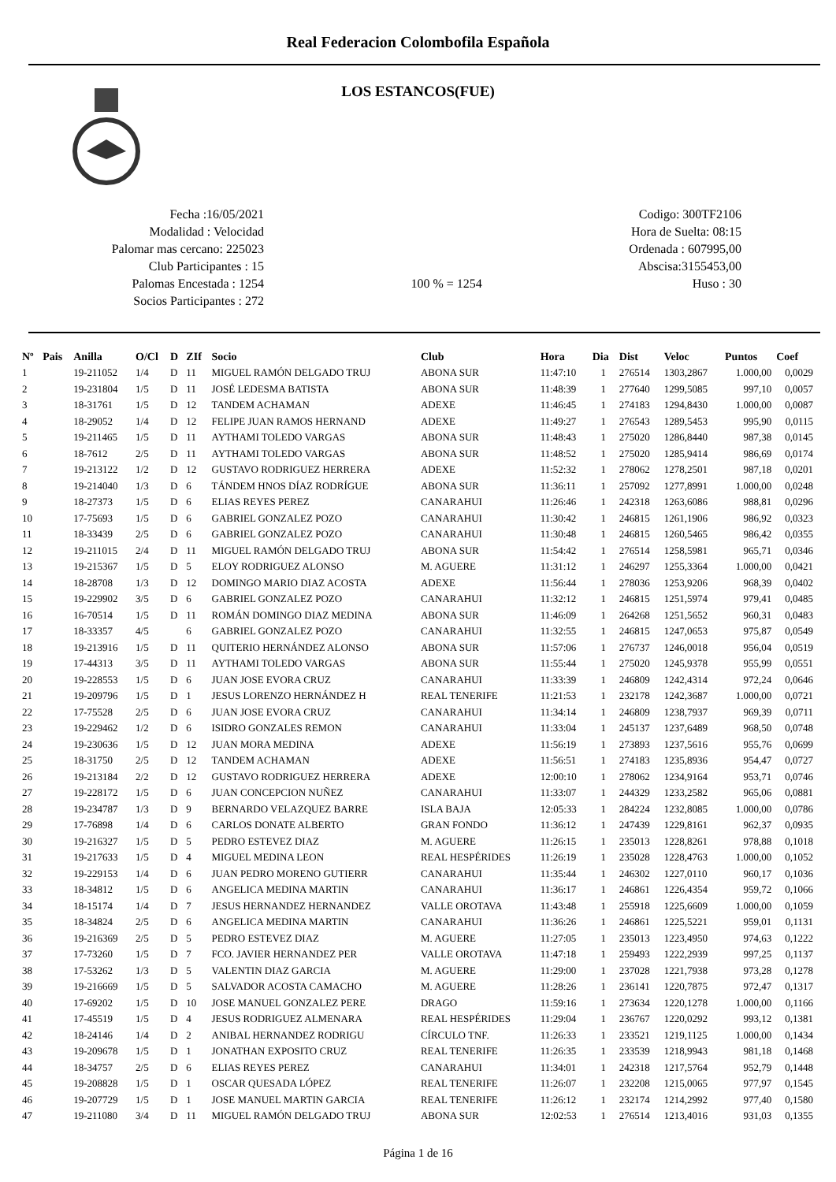Real Federacion Colombofila Española
LOS ESTANCOS(FUE)
Fecha :16/05/2021
Modalidad : Velocidad
Palomar mas cercano: 225023
Club Participantes : 15
Palomas Encestada : 1254
Socios Participantes : 272
100 % = 1254 Codigo: 300TF2106
Hora de Suelta: 08:15
Ordenada : 607995,00
Abscisa:3155453,00
Huso : 30
| Nº | Pais | Anilla | O/Cl | D | ZIf | Socio | Club | Hora | Dia | Dist | Veloc | Puntos | Coef |
| --- | --- | --- | --- | --- | --- | --- | --- | --- | --- | --- | --- | --- | --- |
| 1 | | 19-211052 | 1/4 | D | 11 | MIGUEL RAMÓN DELGADO TRUJ | ABONA SUR | 11:47:10 | 1 | 276514 | 1303,2867 | 1.000,00 | 0,0029 |
| 2 | | 19-231804 | 1/5 | D | 11 | JOSÉ LEDESMA BATISTA | ABONA SUR | 11:48:39 | 1 | 277640 | 1299,5085 | 997,10 | 0,0057 |
| 3 | | 18-31761 | 1/5 | D | 12 | TANDEM ACHAMAN | ADEXE | 11:46:45 | 1 | 274183 | 1294,8430 | 1.000,00 | 0,0087 |
| 4 | | 18-29052 | 1/4 | D | 12 | FELIPE JUAN RAMOS HERNAND | ADEXE | 11:49:27 | 1 | 276543 | 1289,5453 | 995,90 | 0,0115 |
| 5 | | 19-211465 | 1/5 | D | 11 | AYTHAMI TOLEDO VARGAS | ABONA SUR | 11:48:43 | 1 | 275020 | 1286,8440 | 987,38 | 0,0145 |
| 6 | | 18-7612 | 2/5 | D | 11 | AYTHAMI TOLEDO VARGAS | ABONA SUR | 11:48:52 | 1 | 275020 | 1285,9414 | 986,69 | 0,0174 |
| 7 | | 19-213122 | 1/2 | D | 12 | GUSTAVO RODRIGUEZ HERRERA | ADEXE | 11:52:32 | 1 | 278062 | 1278,2501 | 987,18 | 0,0201 |
| 8 | | 19-214040 | 1/3 | D | 6 | TÁNDEM HNOS DÍAZ RODRÍGUE | ABONA SUR | 11:36:11 | 1 | 257092 | 1277,8991 | 1.000,00 | 0,0248 |
| 9 | | 18-27373 | 1/5 | D | 6 | ELIAS REYES PEREZ | CANARAHUI | 11:26:46 | 1 | 242318 | 1263,6086 | 988,81 | 0,0296 |
| 10 | | 17-75693 | 1/5 | D | 6 | GABRIEL GONZALEZ POZO | CANARAHUI | 11:30:42 | 1 | 246815 | 1261,1906 | 986,92 | 0,0323 |
| 11 | | 18-33439 | 2/5 | D | 6 | GABRIEL GONZALEZ POZO | CANARAHUI | 11:30:48 | 1 | 246815 | 1260,5465 | 986,42 | 0,0355 |
| 12 | | 19-211015 | 2/4 | D | 11 | MIGUEL RAMÓN DELGADO TRUJ | ABONA SUR | 11:54:42 | 1 | 276514 | 1258,5981 | 965,71 | 0,0346 |
| 13 | | 19-215367 | 1/5 | D | 5 | ELOY RODRIGUEZ ALONSO | M. AGUERE | 11:31:12 | 1 | 246297 | 1255,3364 | 1.000,00 | 0,0421 |
| 14 | | 18-28708 | 1/3 | D | 12 | DOMINGO MARIO DIAZ ACOSTA | ADEXE | 11:56:44 | 1 | 278036 | 1253,9206 | 968,39 | 0,0402 |
| 15 | | 19-229902 | 3/5 | D | 6 | GABRIEL GONZALEZ POZO | CANARAHUI | 11:32:12 | 1 | 246815 | 1251,5974 | 979,41 | 0,0485 |
| 16 | | 16-70514 | 1/5 | D | 11 | ROMÁN DOMINGO DIAZ MEDINA | ABONA SUR | 11:46:09 | 1 | 264268 | 1251,5652 | 960,31 | 0,0483 |
| 17 | | 18-33357 | 4/5 | | 6 | GABRIEL GONZALEZ POZO | CANARAHUI | 11:32:55 | 1 | 246815 | 1247,0653 | 975,87 | 0,0549 |
| 18 | | 19-213916 | 1/5 | D | 11 | QUITERIO HERNÁNDEZ ALONSO | ABONA SUR | 11:57:06 | 1 | 276737 | 1246,0018 | 956,04 | 0,0519 |
| 19 | | 17-44313 | 3/5 | D | 11 | AYTHAMI TOLEDO VARGAS | ABONA SUR | 11:55:44 | 1 | 275020 | 1245,9378 | 955,99 | 0,0551 |
| 20 | | 19-228553 | 1/5 | D | 6 | JUAN JOSE EVORA CRUZ | CANARAHUI | 11:33:39 | 1 | 246809 | 1242,4314 | 972,24 | 0,0646 |
| 21 | | 19-209796 | 1/5 | D | 1 | JESUS LORENZO HERNÁNDEZ H | REAL TENERIFE | 11:21:53 | 1 | 232178 | 1242,3687 | 1.000,00 | 0,0721 |
| 22 | | 17-75528 | 2/5 | D | 6 | JUAN JOSE EVORA CRUZ | CANARAHUI | 11:34:14 | 1 | 246809 | 1238,7937 | 969,39 | 0,0711 |
| 23 | | 19-229462 | 1/2 | D | 6 | ISIDRO GONZALES REMON | CANARAHUI | 11:33:04 | 1 | 245137 | 1237,6489 | 968,50 | 0,0748 |
| 24 | | 19-230636 | 1/5 | D | 12 | JUAN MORA MEDINA | ADEXE | 11:56:19 | 1 | 273893 | 1237,5616 | 955,76 | 0,0699 |
| 25 | | 18-31750 | 2/5 | D | 12 | TANDEM ACHAMAN | ADEXE | 11:56:51 | 1 | 274183 | 1235,8936 | 954,47 | 0,0727 |
| 26 | | 19-213184 | 2/2 | D | 12 | GUSTAVO RODRIGUEZ HERRERA | ADEXE | 12:00:10 | 1 | 278062 | 1234,9164 | 953,71 | 0,0746 |
| 27 | | 19-228172 | 1/5 | D | 6 | JUAN CONCEPCION NUÑEZ | CANARAHUI | 11:33:07 | 1 | 244329 | 1233,2582 | 965,06 | 0,0881 |
| 28 | | 19-234787 | 1/3 | D | 9 | BERNARDO VELAZQUEZ BARRE | ISLA BAJA | 12:05:33 | 1 | 284224 | 1232,8085 | 1.000,00 | 0,0786 |
| 29 | | 17-76898 | 1/4 | D | 6 | CARLOS DONATE ALBERTO | GRAN FONDO | 11:36:12 | 1 | 247439 | 1229,8161 | 962,37 | 0,0935 |
| 30 | | 19-216327 | 1/5 | D | 5 | PEDRO ESTEVEZ DIAZ | M. AGUERE | 11:26:15 | 1 | 235013 | 1228,8261 | 978,88 | 0,1018 |
| 31 | | 19-217633 | 1/5 | D | 4 | MIGUEL MEDINA LEON | REAL HESPÉRIDES | 11:26:19 | 1 | 235028 | 1228,4763 | 1.000,00 | 0,1052 |
| 32 | | 19-229153 | 1/4 | D | 6 | JUAN PEDRO MORENO GUTIERR | CANARAHUI | 11:35:44 | 1 | 246302 | 1227,0110 | 960,17 | 0,1036 |
| 33 | | 18-34812 | 1/5 | D | 6 | ANGELICA MEDINA MARTIN | CANARAHUI | 11:36:17 | 1 | 246861 | 1226,4354 | 959,72 | 0,1066 |
| 34 | | 18-15174 | 1/4 | D | 7 | JESUS HERNANDEZ HERNANDEZ | VALLE OROTAVA | 11:43:48 | 1 | 255918 | 1225,6609 | 1.000,00 | 0,1059 |
| 35 | | 18-34824 | 2/5 | D | 6 | ANGELICA MEDINA MARTIN | CANARAHUI | 11:36:26 | 1 | 246861 | 1225,5221 | 959,01 | 0,1131 |
| 36 | | 19-216369 | 2/5 | D | 5 | PEDRO ESTEVEZ DIAZ | M. AGUERE | 11:27:05 | 1 | 235013 | 1223,4950 | 974,63 | 0,1222 |
| 37 | | 17-73260 | 1/5 | D | 7 | FCO. JAVIER HERNANDEZ PER | VALLE OROTAVA | 11:47:18 | 1 | 259493 | 1222,2939 | 997,25 | 0,1137 |
| 38 | | 17-53262 | 1/3 | D | 5 | VALENTIN DIAZ GARCIA | M. AGUERE | 11:29:00 | 1 | 237028 | 1221,7938 | 973,28 | 0,1278 |
| 39 | | 19-216669 | 1/5 | D | 5 | SALVADOR ACOSTA CAMACHO | M. AGUERE | 11:28:26 | 1 | 236141 | 1220,7875 | 972,47 | 0,1317 |
| 40 | | 17-69202 | 1/5 | D | 10 | JOSE MANUEL GONZALEZ PERE | DRAGO | 11:59:16 | 1 | 273634 | 1220,1278 | 1.000,00 | 0,1166 |
| 41 | | 17-45519 | 1/5 | D | 4 | JESUS RODRIGUEZ ALMENARA | REAL HESPÉRIDES | 11:29:04 | 1 | 236767 | 1220,0292 | 993,12 | 0,1381 |
| 42 | | 18-24146 | 1/4 | D | 2 | ANIBAL HERNANDEZ RODRIGU | CÍRCULO TNF. | 11:26:33 | 1 | 233521 | 1219,1125 | 1.000,00 | 0,1434 |
| 43 | | 19-209678 | 1/5 | D | 1 | JONATHAN EXPOSITO CRUZ | REAL TENERIFE | 11:26:35 | 1 | 233539 | 1218,9943 | 981,18 | 0,1468 |
| 44 | | 18-34757 | 2/5 | D | 6 | ELIAS REYES PEREZ | CANARAHUI | 11:34:01 | 1 | 242318 | 1217,5764 | 952,79 | 0,1448 |
| 45 | | 19-208828 | 1/5 | D | 1 | OSCAR QUESADA LÓPEZ | REAL TENERIFE | 11:26:07 | 1 | 232208 | 1215,0065 | 977,97 | 0,1545 |
| 46 | | 19-207729 | 1/5 | D | 1 | JOSE MANUEL MARTIN GARCIA | REAL TENERIFE | 11:26:12 | 1 | 232174 | 1214,2992 | 977,40 | 0,1580 |
| 47 | | 19-211080 | 3/4 | D | 11 | MIGUEL RAMÓN DELGADO TRUJ | ABONA SUR | 12:02:53 | 1 | 276514 | 1213,4016 | 931,03 | 0,1355 |
Página 1 de 16